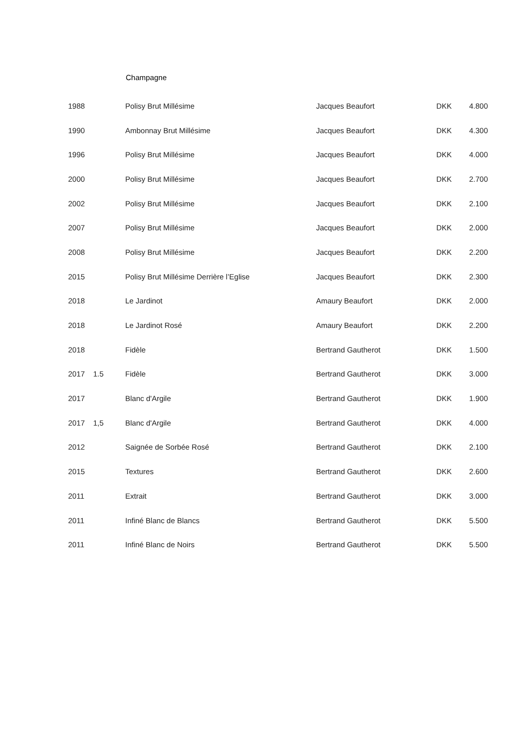Champagne
| 1988 | | Polisy Brut Millésime | Jacques Beaufort | DKK | 4.800 |
| 1990 | | Ambonnay Brut Millésime | Jacques Beaufort | DKK | 4.300 |
| 1996 | | Polisy Brut Millésime | Jacques Beaufort | DKK | 4.000 |
| 2000 | | Polisy Brut Millésime | Jacques Beaufort | DKK | 2.700 |
| 2002 | | Polisy Brut Millésime | Jacques Beaufort | DKK | 2.100 |
| 2007 | | Polisy Brut Millésime | Jacques Beaufort | DKK | 2.000 |
| 2008 | | Polisy Brut Millésime | Jacques Beaufort | DKK | 2.200 |
| 2015 | | Polisy Brut Millésime Derrière l’Eglise | Jacques Beaufort | DKK | 2.300 |
| 2018 | | Le Jardinot | Amaury Beaufort | DKK | 2.000 |
| 2018 | | Le Jardinot Rosé | Amaury Beaufort | DKK | 2.200 |
| 2018 | | Fidèle | Bertrand Gautherot | DKK | 1.500 |
| 2017 | 1.5 | Fidèle | Bertrand Gautherot | DKK | 3.000 |
| 2017 | | Blanc d'Argile | Bertrand Gautherot | DKK | 1.900 |
| 2017 | 1,5 | Blanc d'Argile | Bertrand Gautherot | DKK | 4.000 |
| 2012 | | Saignée de Sorbée Rosé | Bertrand Gautherot | DKK | 2.100 |
| 2015 | | Textures | Bertrand Gautherot | DKK | 2.600 |
| 2011 | | Extrait | Bertrand Gautherot | DKK | 3.000 |
| 2011 | | Infiné Blanc de Blancs | Bertrand Gautherot | DKK | 5.500 |
| 2011 | | Infiné Blanc de Noirs | Bertrand Gautherot | DKK | 5.500 |